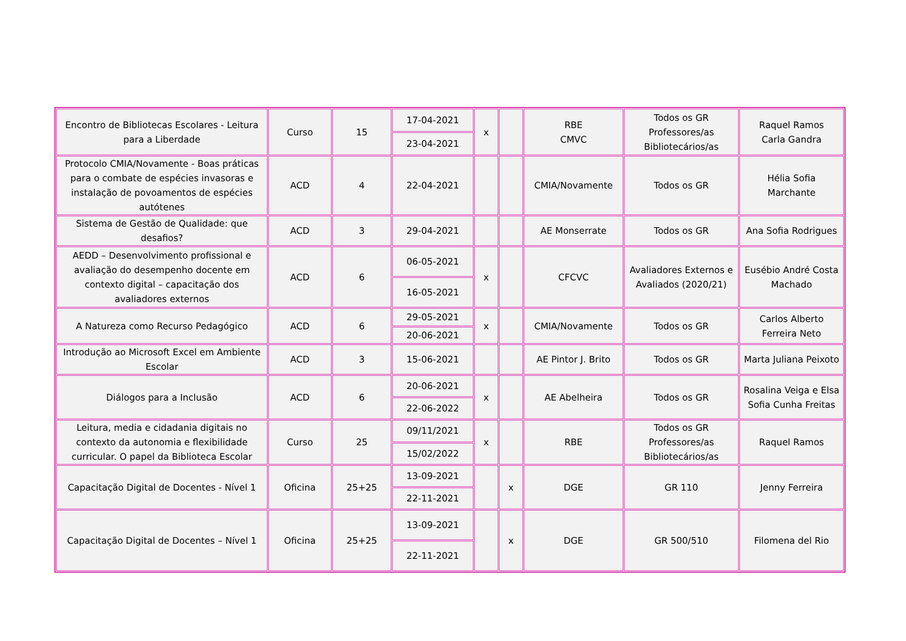| Encontro de Bibliotecas Escolares - Leitura para a Liberdade | Curso | 15 | 17-04-2021 | x | | RBE CMVC | Todos os GR Professores/as Bibliotecários/as | Raquel Ramos Carla Gandra |
| | | | 23-04-2021 | | | | | |
| Protocolo CMIA/Novamente - Boas práticas para o combate de espécies invasoras e instalação de povoamentos de espécies autótenes | ACD | 4 | 22-04-2021 | | | CMIA/Novamente | Todos os GR | Hélia Sofia Marchante |
| Sistema de Gestão de Qualidade: que desafios? | ACD | 3 | 29-04-2021 | | | AE Monserrate | Todos os GR | Ana Sofia Rodrigues |
| AEDD – Desenvolvimento profissional e avaliação do desempenho docente em contexto digital – capacitação dos avaliadores externos | ACD | 6 | 06-05-2021 | x | | CFCVC | Avaliadores Externos e Avaliados (2020/21) | Eusébio André Costa Machado |
| | | | 16-05-2021 | | | | | |
| A Natureza como Recurso Pedagógico | ACD | 6 | 29-05-2021 | x | | CMIA/Novamente | Todos os GR | Carlos Alberto Ferreira Neto |
| | | | 20-06-2021 | | | | | |
| Introdução ao Microsoft Excel em Ambiente Escolar | ACD | 3 | 15-06-2021 | | | AE Pintor J. Brito | Todos os GR | Marta Juliana Peixoto |
| Diálogos para a Inclusão | ACD | 6 | 20-06-2021 | x | | AE Abelheira | Todos os GR | Rosalina Veiga e Elsa Sofia Cunha Freitas |
| | | | 22-06-2022 | | | | | |
| Leitura, media e cidadania digitais no contexto da autonomia e flexibilidade curricular. O papel da Biblioteca Escolar | Curso | 25 | 09/11/2021 | x | | RBE | Todos os GR Professores/as Bibliotecários/as | Raquel Ramos |
| | | | 15/02/2022 | | | | | |
| Capacitação Digital de Docentes - Nível 1 | Oficina | 25+25 | 13-09-2021 | | x | DGE | GR 110 | Jenny Ferreira |
| | | | 22-11-2021 | | | | | |
| Capacitação Digital de Docentes – Nível 1 | Oficina | 25+25 | 13-09-2021 | | x | DGE | GR 500/510 | Filomena del Rio |
| | | | 22-11-2021 | | | | | |